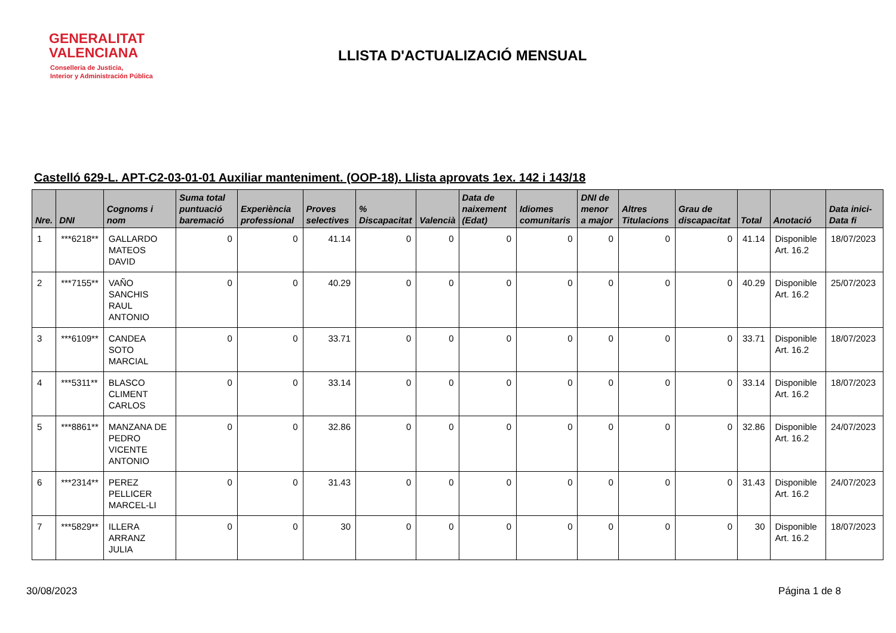GENERALITAT
VALENCIANA
Conselleria de Justicia,
Interior y Administración Pública
LLISTA D'ACTUALIZACIÓ MENSUAL
Castelló 629-L. APT-C2-03-01-01 Auxiliar manteniment. (OOP-18). Llista aprovats 1ex. 142 i 143/18
| Nre. | DNI | Cognoms i nom | Suma total puntuació baremació | Experiència professional | Proves selectives | % Discapacitat | Valencià | Data de naixement (Edat) | Idiomes comunitaris | DNI de menor a major | Altres Titulacions | Grau de discapacitat | Total | Anotació | Data inici-Data fi |
| --- | --- | --- | --- | --- | --- | --- | --- | --- | --- | --- | --- | --- | --- | --- | --- |
| 1 | ***6218** | GALLARDO MATEOS DAVID | 0 | 0 | 41.14 | 0 | 0 | 0 | 0 | 0 | 0 | 0 | 41.14 | Disponible Art. 16.2 | 18/07/2023 |
| 2 | ***7155** | VAÑO SANCHIS RAUL ANTONIO | 0 | 0 | 40.29 | 0 | 0 | 0 | 0 | 0 | 0 | 0 | 40.29 | Disponible Art. 16.2 | 25/07/2023 |
| 3 | ***6109** | CANDEA SOTO MARCIAL | 0 | 0 | 33.71 | 0 | 0 | 0 | 0 | 0 | 0 | 0 | 33.71 | Disponible Art. 16.2 | 18/07/2023 |
| 4 | ***5311** | BLASCO CLIMENT CARLOS | 0 | 0 | 33.14 | 0 | 0 | 0 | 0 | 0 | 0 | 0 | 33.14 | Disponible Art. 16.2 | 18/07/2023 |
| 5 | ***8861** | MANZANA DE PEDRO VICENTE ANTONIO | 0 | 0 | 32.86 | 0 | 0 | 0 | 0 | 0 | 0 | 0 | 32.86 | Disponible Art. 16.2 | 24/07/2023 |
| 6 | ***2314** | PEREZ PELLICER MARCEL-LI | 0 | 0 | 31.43 | 0 | 0 | 0 | 0 | 0 | 0 | 0 | 31.43 | Disponible Art. 16.2 | 24/07/2023 |
| 7 | ***5829** | ILLERA ARRANZ JULIA | 0 | 0 | 30 | 0 | 0 | 0 | 0 | 0 | 0 | 0 | 30 | Disponible Art. 16.2 | 18/07/2023 |
30/08/2023 Página 1 de 8